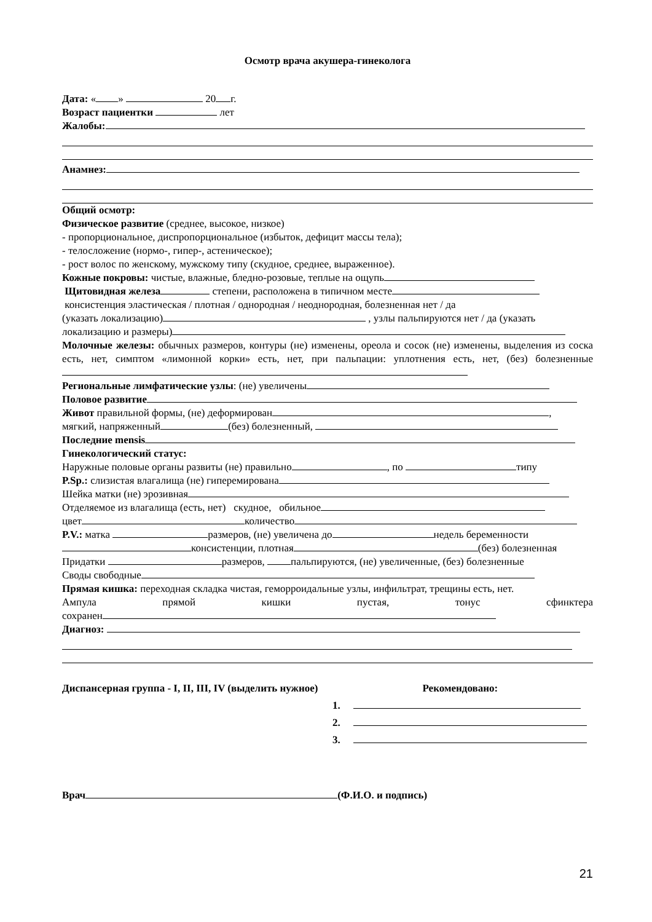Осмотр врача акушера-гинеколога
Дата: « » 20 г.
Возраст пациентки лет
Жалобы:
Анамнез:
Общий осмотр:
Физическое развитие (среднее, высокое, низкое)
- пропорциональное, диспропорциональное (избыток, дефицит массы тела);
- телосложение (нормо-, гипер-, астеническое);
- рост волос по женскому, мужскому типу (скудное, среднее, выраженное).
Кожные покровы: чистые, влажные, бледно-розовые, теплые на ощупь
Щитовидная железа степени, расположена в типичном месте
консистенция эластическая / плотная / однородная / неоднородная, болезненная нет / да
(указать локализацию) , узлы пальпируются нет / да (указать
локализацию и размеры)
Молочные железы: обычных размеров, контуры (не) изменены, ореола и сосок (не) изменены, выделения из соска есть, нет, симптом «лимонной корки» есть, нет, при пальпации: уплотнения есть, нет, (без) болезненные
Региональные лимфатические узлы: (не) увеличены
Половое развитие
Живот правильной формы, (не) деформирован ,
мягкий, напряженный (без) болезненный,
Последние mensis
Гинекологический статус:
Наружные половые органы развиты (не) правильно , по типу
P.Sp.: слизистая влагалища (не) гиперемирована
Шейка матки (не) эрозивная
Отделяемое из влагалища (есть, нет) скудное, обильное
цвет количество
P.V.: матка размеров, (не) увеличена до недель беременности
консистенции, плотная (без) болезненная
Придатки размеров, пальпируются, (не) увеличенные, (без) болезненные
Своды свободные
Прямая кишка: переходная складка чистая, геморроидальные узлы, инфильтрат, трещины есть, нет.
Ампула прямой кишки пустая, тонус сфинктера
сохранен
Диагноз:
Диспансерная группа - I, II, III, IV (выделить нужное) Рекомендовано:
1.
2.
3.
Врач (Ф.И.О. и подпись)
21